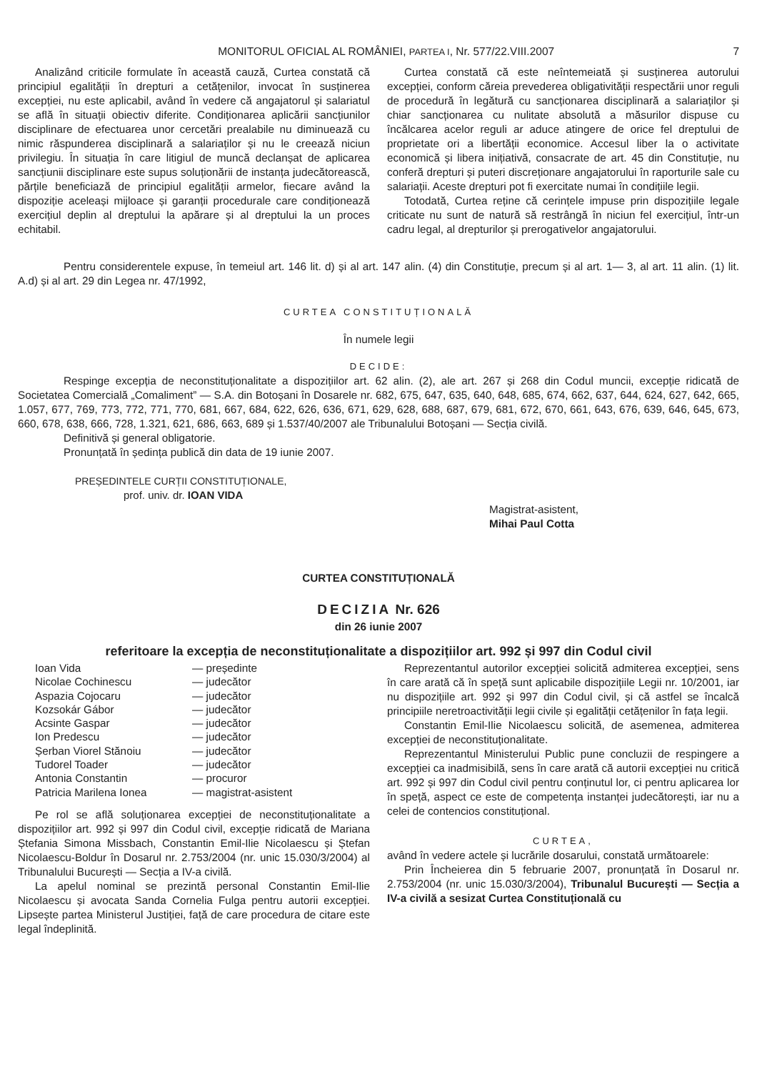MONITORUL OFICIAL AL ROMÂNIEI, PARTEA I, Nr. 577/22.VIII.2007 7
Analizând criticile formulate în această cauză, Curtea constată că principiul egalității în drepturi a cetățenilor, invocat în susținerea excepției, nu este aplicabil, având în vedere că angajatorul și salariatul se află în situații obiectiv diferite. Condiționarea aplicării sancțiunilor disciplinare de efectuarea unor cercetări prealabile nu diminuează cu nimic răspunderea disciplinară a salariaților și nu le creează niciun privilegiu. În situația în care litigiul de muncă declanșat de aplicarea sancțiunii disciplinare este supus soluționării de instanța judecătorească, părțile beneficiază de principiul egalității armelor, fiecare având la dispoziție aceleași mijloace și garanții procedurale care condiționează exercițiul deplin al dreptului la apărare și al dreptului la un proces echitabil.
Curtea constată că este neîntemeiată și susținerea autorului excepției, conform căreia prevederea obligativității respectării unor reguli de procedură în legătură cu sancționarea disciplinară a salariaților și chiar sancționarea cu nulitate absolută a măsurilor dispuse cu încălcarea acelor reguli ar aduce atingere de orice fel dreptului de proprietate ori a libertății economice. Accesul liber la o activitate economică și libera inițiativă, consacrate de art. 45 din Constituție, nu conferă drepturi și puteri discreționare angajatorului în raporturile sale cu salariații. Aceste drepturi pot fi exercitate numai în condițiile legii.
Totodată, Curtea reține că cerințele impuse prin dispozițiile legale criticate nu sunt de natură să restrângă în niciun fel exercițiul, într-un cadru legal, al drepturilor și prerogativelor angajatorului.
Pentru considerentele expuse, în temeiul art. 146 lit. d) și al art. 147 alin. (4) din Constituție, precum și al art. 1— 3, al art. 11 alin. (1) lit. A.d) și al art. 29 din Legea nr. 47/1992,
CURTEA CONSTITUȚIONALĂ
În numele legii
DECIDE:
Respinge excepția de neconstituționalitate a dispozițiilor art. 62 alin. (2), ale art. 267 și 268 din Codul muncii, excepție ridicată de Societatea Comercială „Comaliment” — S.A. din Botoșani în Dosarele nr. 682, 675, 647, 635, 640, 648, 685, 674, 662, 637, 644, 624, 627, 642, 665, 1.057, 677, 769, 773, 772, 771, 770, 681, 667, 684, 622, 626, 636, 671, 629, 628, 688, 687, 679, 681, 672, 670, 661, 643, 676, 639, 646, 645, 673, 660, 678, 638, 666, 728, 1.321, 621, 686, 663, 689 și 1.537/40/2007 ale Tribunalului Botoșani — Secția civilă.
Definitivă și general obligatorie.
Pronunțată în ședința publică din data de 19 iunie 2007.
PREȘEDINTELE CURȚII CONSTITUȚIONALE,
prof. univ. dr. IOAN VIDA
Magistrat-asistent,
Mihai Paul Cotta
CURTEA CONSTITUȚIONALĂ
DECIZIA Nr. 626
din 26 iunie 2007
referitoare la excepția de neconstituționalitate a dispozițiilor art. 992 și 997 din Codul civil
| Ioan Vida | — președinte |
| Nicolae Cochinescu | — judecător |
| Aspazia Cojocaru | — judecător |
| Kozsokár Gábor | — judecător |
| Acsinte Gaspar | — judecător |
| Ion Predescu | — judecător |
| Șerban Viorel Stănoiu | — judecător |
| Tudorel Toader | — judecător |
| Antonia Constantin | — procuror |
| Patricia Marilena Ionea | — magistrat-asistent |
Pe rol se află soluționarea excepției de neconstituționalitate a dispozițiilor art. 992 și 997 din Codul civil, excepție ridicată de Mariana Ștefania Simona Missbach, Constantin Emil-Ilie Nicolaescu și Ștefan Nicolaescu-Boldur în Dosarul nr. 2.753/2004 (nr. unic 15.030/3/2004) al Tribunalului București — Secția a IV-a civilă.
La apelul nominal se prezintă personal Constantin Emil-Ilie Nicolaescu și avocata Sanda Cornelia Fulga pentru autorii excepției. Lipsește partea Ministerul Justiției, față de care procedura de citare este legal îndeplinită.
Reprezentantul autorilor excepției solicită admiterea excepției, sens în care arată că în speță sunt aplicabile dispozițiile Legii nr. 10/2001, iar nu dispozițiile art. 992 și 997 din Codul civil, și că astfel se încalcă principiile neretroactivității legii civile și egalității cetățenilor în fața legii.
Constantin Emil-Ilie Nicolaescu solicită, de asemenea, admiterea excepției de neconstituționalitate.
Reprezentantul Ministerului Public pune concluzii de respingere a excepției ca inadmisibilă, sens în care arată că autorii excepției nu critică art. 992 și 997 din Codul civil pentru conținutul lor, ci pentru aplicarea lor în speță, aspect ce este de competența instanței judecătorești, iar nu a celei de contencios constituțional.
CURTEA,
având în vedere actele și lucrările dosarului, constată următoarele:
Prin Încheierea din 5 februarie 2007, pronunțată în Dosarul nr. 2.753/2004 (nr. unic 15.030/3/2004), Tribunalul București — Secția a IV-a civilă a sesizat Curtea Constituțională cu